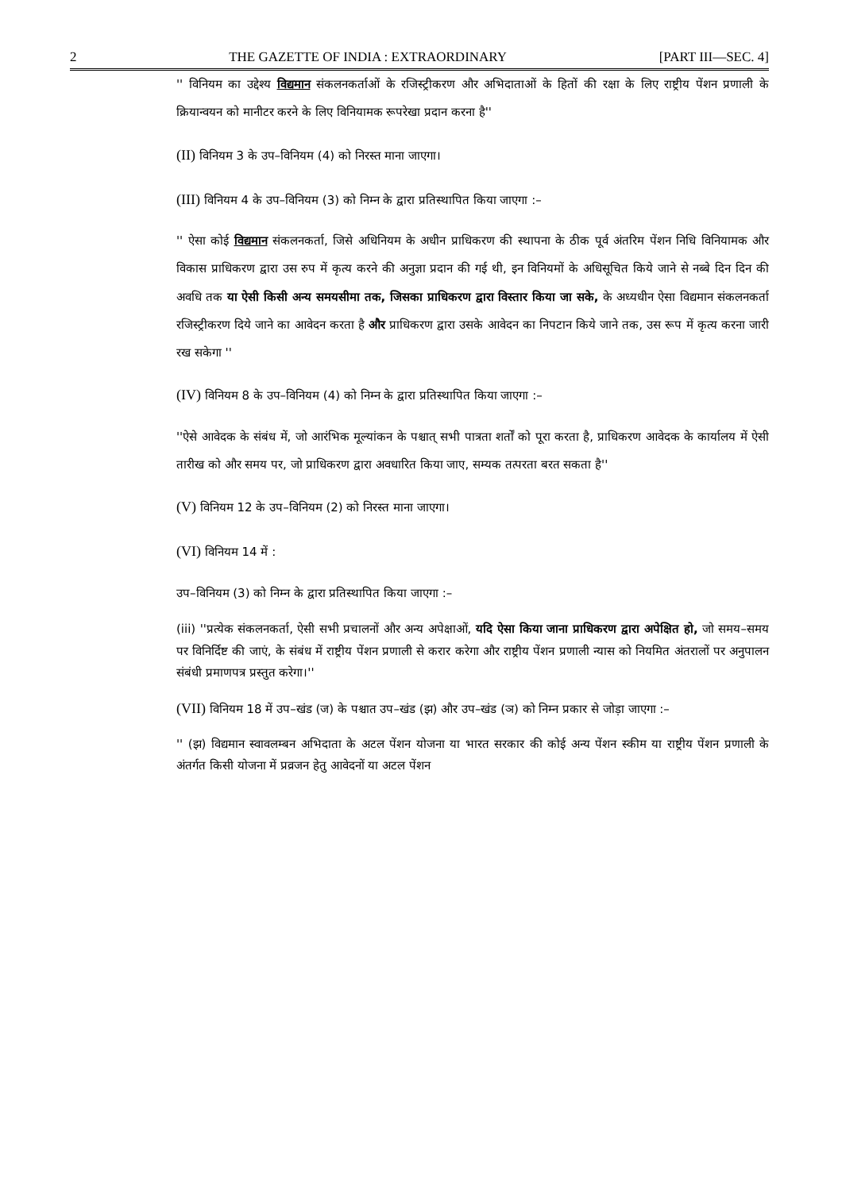2 THE GAZETTE OF INDIA : EXTRAORDINARY [PART III—SEC. 4]
'' विनियम का उद्देश्य विद्यमान संकलनकर्ताओं के रजिस्ट्रीकरण और अभिदाताओं के हितों की रक्षा के लिए राष्ट्रीय पेंशन प्रणाली के क्रियान्वयन को मानीटर करने के लिए विनियामक रूपरेखा प्रदान करना है''
(II) विनियम 3 के उप–विनियम (4) को निरस्त माना जाएगा।
(III) विनियम 4 के उप–विनियम (3) को निम्न के द्वारा प्रतिस्थापित किया जाएगा :–
'' ऐसा कोई विद्यमान संकलनकर्ता, जिसे अधिनियम के अधीन प्राधिकरण की स्थापना के ठीक पूर्व अंतरिम पेंशन निधि विनियामक और विकास प्राधिकरण द्वारा उस रुप में कृत्य करने की अनुज्ञा प्रदान की गई थी, इन विनियमों के अधिसूचित किये जाने से नब्बे दिन दिन की अवधि तक या ऐसी किसी अन्य समयसीमा तक, जिसका प्राधिकरण द्वारा विस्तार किया जा सके, के अध्यधीन ऐसा विद्यमान संकलनकर्ता रजिस्ट्रीकरण दिये जाने का आवेदन करता है और प्राधिकरण द्वारा उसके आवेदन का निपटान किये जाने तक, उस रूप में कृत्य करना जारी रख सकेगा ''
(IV) विनियम 8 के उप–विनियम (4) को निम्न के द्वारा प्रतिस्थापित किया जाएगा :–
''ऐसे आवेदक के संबंध में, जो आरंभिक मूल्यांकन के पश्चात् सभी पात्रता शर्तों को पूरा करता है, प्राधिकरण आवेदक के कार्यालय में ऐसी तारीख को और समय पर, जो प्राधिकरण द्वारा अवधारित किया जाए, सम्यक तत्परता बरत सकता है''
(V) विनियम 12 के उप–विनियम (2) को निरस्त माना जाएगा।
(VI) विनियम 14 में :
उप–विनियम (3) को निम्न के द्वारा प्रतिस्थापित किया जाएगा :–
(iii) ''प्रत्येक संकलनकर्ता, ऐसी सभी प्रचालनों और अन्य अपेक्षाओं, यदि ऐसा किया जाना प्राधिकरण द्वारा अपेक्षित हो, जो समय–समय पर विनिर्दिष्ट की जाएं, के संबंध में राष्ट्रीय पेंशन प्रणाली से करार करेगा और राष्ट्रीय पेंशन प्रणाली न्यास को नियमित अंतरालों पर अनुपालन संबंधी प्रमाणपत्र प्रस्तुत करेगा।''
(VII) विनियम 18 में उप–खंड (ज) के पश्चात उप–खंड (झ) और उप–खंड (ञ) को निम्न प्रकार से जोड़ा जाएगा :–
'' (झ) विद्यमान स्वावलम्बन अभिदाता के अटल पेंशन योजना या भारत सरकार की कोई अन्य पेंशन स्कीम या राष्ट्रीय पेंशन प्रणाली के अंतर्गत किसी योजना में प्रव्रजन हेतु आवेदनों या अटल पेंशन